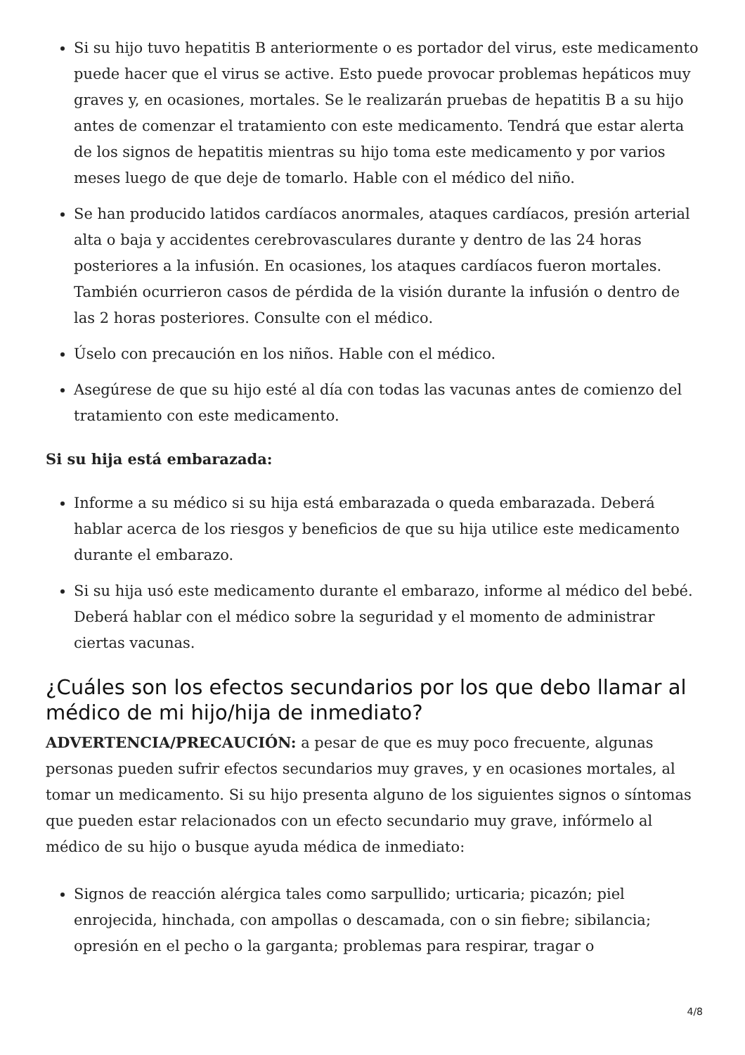Si su hijo tuvo hepatitis B anteriormente o es portador del virus, este medicamento puede hacer que el virus se active. Esto puede provocar problemas hepáticos muy graves y, en ocasiones, mortales. Se le realizarán pruebas de hepatitis B a su hijo antes de comenzar el tratamiento con este medicamento. Tendrá que estar alerta de los signos de hepatitis mientras su hijo toma este medicamento y por varios meses luego de que deje de tomarlo. Hable con el médico del niño.
Se han producido latidos cardíacos anormales, ataques cardíacos, presión arterial alta o baja y accidentes cerebrovasculares durante y dentro de las 24 horas posteriores a la infusión. En ocasiones, los ataques cardíacos fueron mortales. También ocurrieron casos de pérdida de la visión durante la infusión o dentro de las 2 horas posteriores. Consulte con el médico.
Úselo con precaución en los niños. Hable con el médico.
Asegúrese de que su hijo esté al día con todas las vacunas antes de comienzo del tratamiento con este medicamento.
Si su hija está embarazada:
Informe a su médico si su hija está embarazada o queda embarazada. Deberá hablar acerca de los riesgos y beneficios de que su hija utilice este medicamento durante el embarazo.
Si su hija usó este medicamento durante el embarazo, informe al médico del bebé. Deberá hablar con el médico sobre la seguridad y el momento de administrar ciertas vacunas.
¿Cuáles son los efectos secundarios por los que debo llamar al médico de mi hijo/hija de inmediato?
ADVERTENCIA/PRECAUCIÓN: a pesar de que es muy poco frecuente, algunas personas pueden sufrir efectos secundarios muy graves, y en ocasiones mortales, al tomar un medicamento. Si su hijo presenta alguno de los siguientes signos o síntomas que pueden estar relacionados con un efecto secundario muy grave, infórmelo al médico de su hijo o busque ayuda médica de inmediato:
Signos de reacción alérgica tales como sarpullido; urticaria; picazón; piel enrojecida, hinchada, con ampollas o descamada, con o sin fiebre; sibilancia; opresión en el pecho o la garganta; problemas para respirar, tragar o
4/8